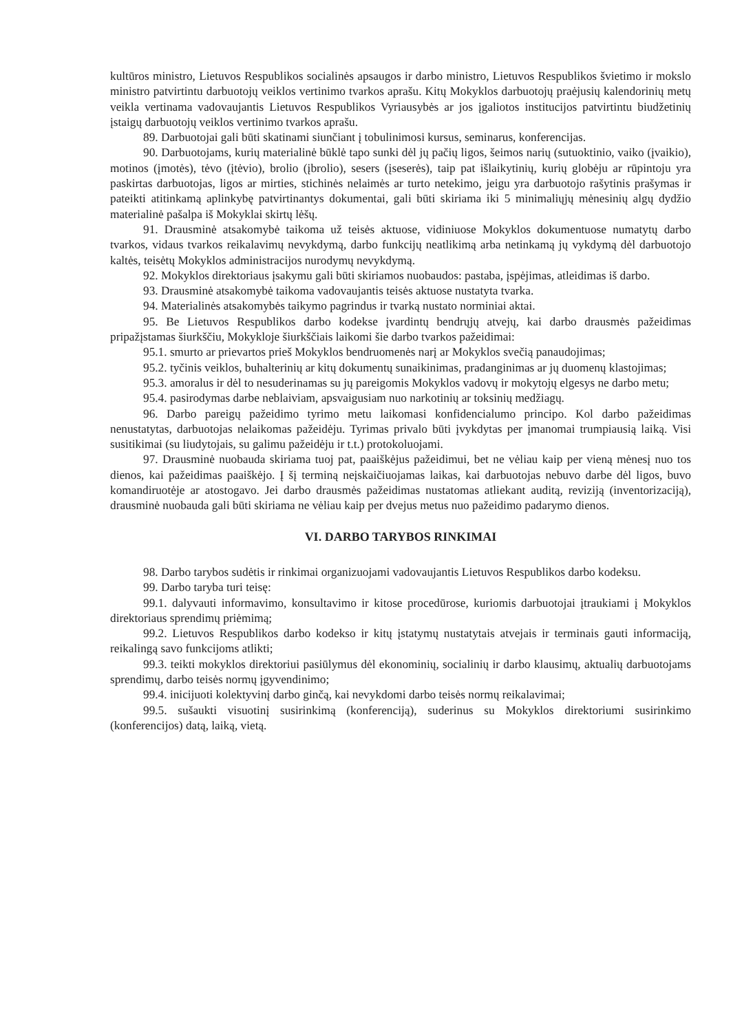kultūros ministro, Lietuvos Respublikos socialinės apsaugos ir darbo ministro, Lietuvos Respublikos švietimo ir mokslo ministro patvirtintu darbuotojų veiklos vertinimo tvarkos aprašu. Kitų Mokyklos darbuotojų praėjusių kalendorinių metų veikla vertinama vadovaujantis Lietuvos Respublikos Vyriausybės ar jos įgaliotos institucijos patvirtintu biudžetinių įstaigų darbuotojų veiklos vertinimo tvarkos aprašu.
89. Darbuotojai gali būti skatinami siunčiant į tobulinimosi kursus, seminarus, konferencijas.
90. Darbuotojams, kurių materialinė būklė tapo sunki dėl jų pačių ligos, šeimos narių (sutuoktinio, vaiko (įvaikio), motinos (įmotės), tėvo (įtėvio), brolio (įbrolio), sesers (įseserės), taip pat išlaikytinių, kurių globėju ar rūpintoju yra paskirtas darbuotojas, ligos ar mirties, stichinės nelaimės ar turto netekimo, jeigu yra darbuotojo rašytinis prašymas ir pateikti atitinkamą aplinkybę patvirtinantys dokumentai, gali būti skiriama iki 5 minimaliųjų mėnesinių algų dydžio materialinė pašalpa iš Mokyklai skirtų lėšų.
91. Drausminė atsakomybė taikoma už teisės aktuose, vidiniuose Mokyklos dokumentuose numatytų darbo tvarkos, vidaus tvarkos reikalavimų nevykdymą, darbo funkcijų neatlikimą arba netinkamą jų vykdymą dėl darbuotojo kaltės, teisėtų Mokyklos administracijos nurodymų nevykdymą.
92. Mokyklos direktoriaus įsakymu gali būti skiriamos nuobaudos: pastaba, įspėjimas, atleidimas iš darbo.
93. Drausminė atsakomybė taikoma vadovaujantis teisės aktuose nustatyta tvarka.
94. Materialinės atsakomybės taikymo pagrindus ir tvarką nustato norminiai aktai.
95. Be Lietuvos Respublikos darbo kodekse įvardintų bendrųjų atvejų, kai darbo drausmės pažeidimas pripažįstamas šiurkščiu, Mokykloje šiurkščiais laikomi šie darbo tvarkos pažeidimai:
95.1. smurto ar prievartos prieš Mokyklos bendruomenės narį ar Mokyklos svečią panaudojimas;
95.2. tyčinis veiklos, buhalterinių ar kitų dokumentų sunaikinimas, pradanginimas ar jų duomenų klastojimas;
95.3. amoralus ir dėl to nesuderinamas su jų pareigomis Mokyklos vadovų ir mokytojų elgesys ne darbo metu;
95.4. pasirodymas darbe neblaiviam, apsvaigusiam nuo narkotinių ar toksinių medžiagų.
96. Darbo pareigų pažeidimo tyrimo metu laikomasi konfidencialumo principo. Kol darbo pažeidimas nenustatytas, darbuotojas nelaikomas pažeidėju. Tyrimas privalo būti įvykdytas per įmanomai trumpiausią laiką. Visi susitikimai (su liudytojais, su galimu pažeidėju ir t.t.) protokoluojami.
97. Drausminė nuobauda skiriama tuoj pat, paaiškėjus pažeidimui, bet ne vėliau kaip per vieną mėnesį nuo tos dienos, kai pažeidimas paaiškėjo. Į šį terminą neįskaičiuojamas laikas, kai darbuotojas nebuvo darbe dėl ligos, buvo komandiruotėje ar atostogavo. Jei darbo drausmės pažeidimas nustatomas atliekant auditą, reviziją (inventorizaciją), drausminė nuobauda gali būti skiriama ne vėliau kaip per dvejus metus nuo pažeidimo padarymo dienos.
VI. DARBO TARYBOS RINKIMAI
98. Darbo tarybos sudėtis ir rinkimai organizuojami vadovaujantis Lietuvos Respublikos darbo kodeksu.
99. Darbo taryba turi teisę:
99.1. dalyvauti informavimo, konsultavimo ir kitose procedūrose, kuriomis darbuotojai įtraukiami į Mokyklos direktoriaus sprendimų priėmimą;
99.2. Lietuvos Respublikos darbo kodekso ir kitų įstatymų nustatytais atvejais ir terminais gauti informaciją, reikalingą savo funkcijoms atlikti;
99.3. teikti mokyklos direktoriui pasiūlymus dėl ekonominių, socialinių ir darbo klausimų, aktualių darbuotojams sprendimų, darbo teisės normų įgyvendinimo;
99.4. inicijuoti kolektyvinį darbo ginčą, kai nevykdomi darbo teisės normų reikalavimai;
99.5. sušaukti visuotinį susirinkimą (konferenciją), suderinus su Mokyklos direktoriumi susirinkimo (konferencijos) datą, laiką, vietą.